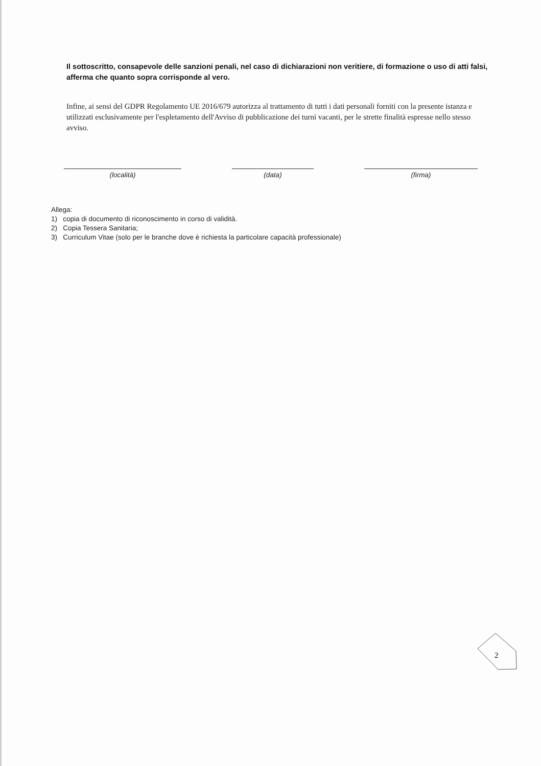Il sottoscritto, consapevole delle sanzioni penali, nel caso di dichiarazioni non veritiere, di formazione o uso di atti falsi, afferma che quanto sopra corrisponde al vero.
Infine, ai sensi del GDPR Regolamento UE 2016/679 autorizza al trattamento di tutti i dati personali forniti con la presente istanza e utilizzati esclusivamente per l'espletamento dell'Avviso di pubblicazione dei turni vacanti, per le strette finalità espresse nello stesso avviso.
(località) (data) (firma)
Allega:
1) copia di documento di riconoscimento in corso di validità.
2) Copia Tessera Sanitaria;
3) Curriculum Vitae (solo per le branche dove è richiesta la particolare capacità professionale)
2